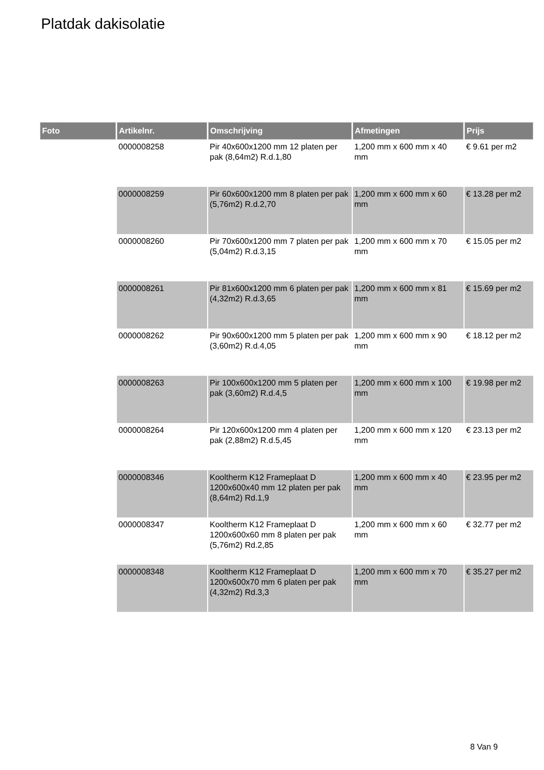Platdak dakisolatie
| Foto | Artikelnr. | Omschrijving | Afmetingen | Prijs |
| --- | --- | --- | --- | --- |
| | 0000008258 | Pir 40x600x1200 mm 12 platen per pak (8,64m2) R.d.1,80 | 1,200 mm x 600 mm x 40 mm | € 9.61 per m2 |
| | 0000008259 | Pir 60x600x1200 mm 8 platen per pak (5,76m2) R.d.2,70 | 1,200 mm x 600 mm x 60 mm | € 13.28 per m2 |
| | 0000008260 | Pir 70x600x1200 mm 7 platen per pak (5,04m2) R.d.3,15 | 1,200 mm x 600 mm x 70 mm | € 15.05 per m2 |
| | 0000008261 | Pir 81x600x1200 mm 6 platen per pak (4,32m2) R.d.3,65 | 1,200 mm x 600 mm x 81 mm | € 15.69 per m2 |
| | 0000008262 | Pir 90x600x1200 mm 5 platen per pak (3,60m2) R.d.4,05 | 1,200 mm x 600 mm x 90 mm | € 18.12 per m2 |
| | 0000008263 | Pir 100x600x1200 mm 5 platen per pak (3,60m2) R.d.4,5 | 1,200 mm x 600 mm x 100 mm | € 19.98 per m2 |
| | 0000008264 | Pir 120x600x1200 mm 4 platen per pak (2,88m2) R.d.5,45 | 1,200 mm x 600 mm x 120 mm | € 23.13 per m2 |
| | 0000008346 | Kooltherm K12 Frameplaat D 1200x600x40 mm 12 platen per pak (8,64m2) Rd.1,9 | 1,200 mm x 600 mm x 40 mm | € 23.95 per m2 |
| | 0000008347 | Kooltherm K12 Frameplaat D 1200x600x60 mm 8 platen per pak (5,76m2) Rd.2,85 | 1,200 mm x 600 mm x 60 mm | € 32.77 per m2 |
| | 0000008348 | Kooltherm K12 Frameplaat D 1200x600x70 mm 6 platen per pak (4,32m2) Rd.3,3 | 1,200 mm x 600 mm x 70 mm | € 35.27 per m2 |
8 Van 9